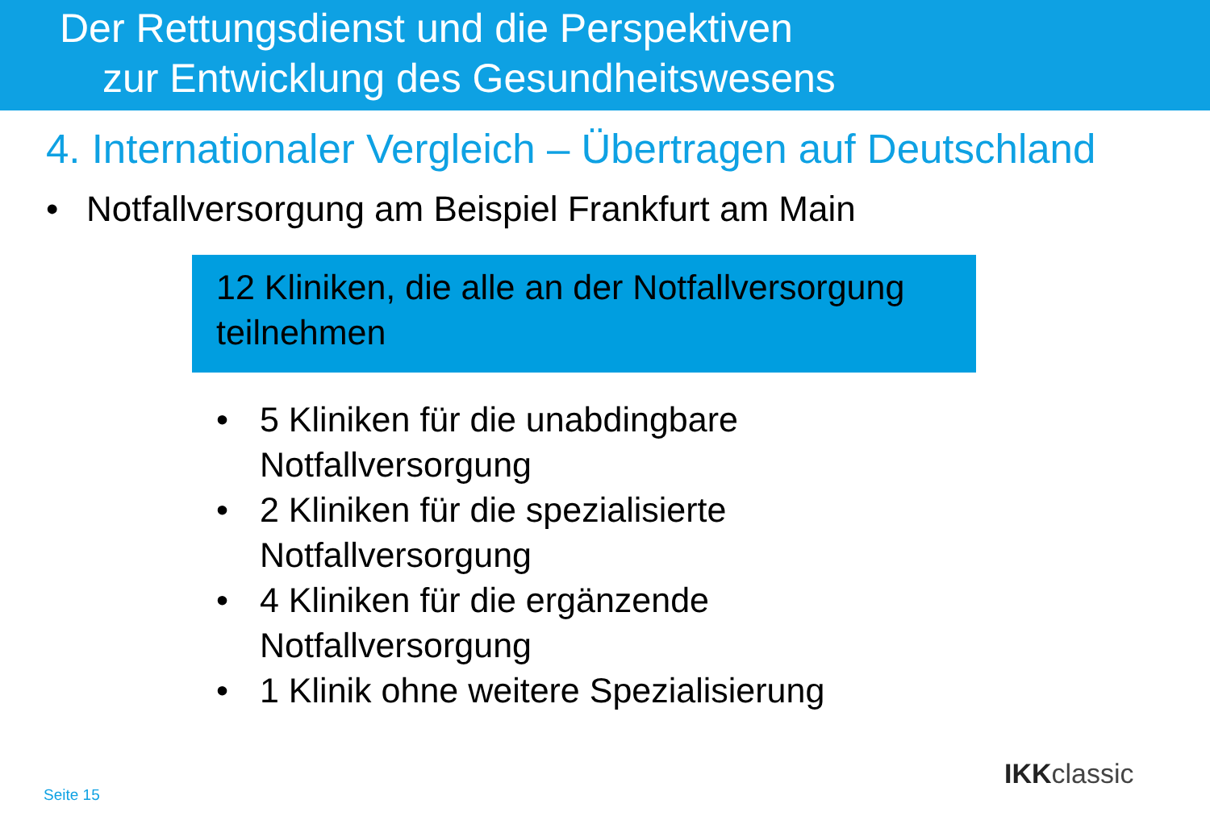Der Rettungsdienst und die Perspektiven
zur Entwicklung des Gesundheitswesens
4. Internationaler Vergleich – Übertragen auf Deutschland
• Notfallversorgung am Beispiel Frankfurt am Main
12 Kliniken, die alle an der Notfallversorgung teilnehmen
• 5 Kliniken für die unabdingbare
Notfallversorgung
• 2 Kliniken für die spezialisierte
Notfallversorgung
• 4 Kliniken für die ergänzende
Notfallversorgung
• 1 Klinik ohne weitere Spezialisierung
Seite 15
IKKclassic